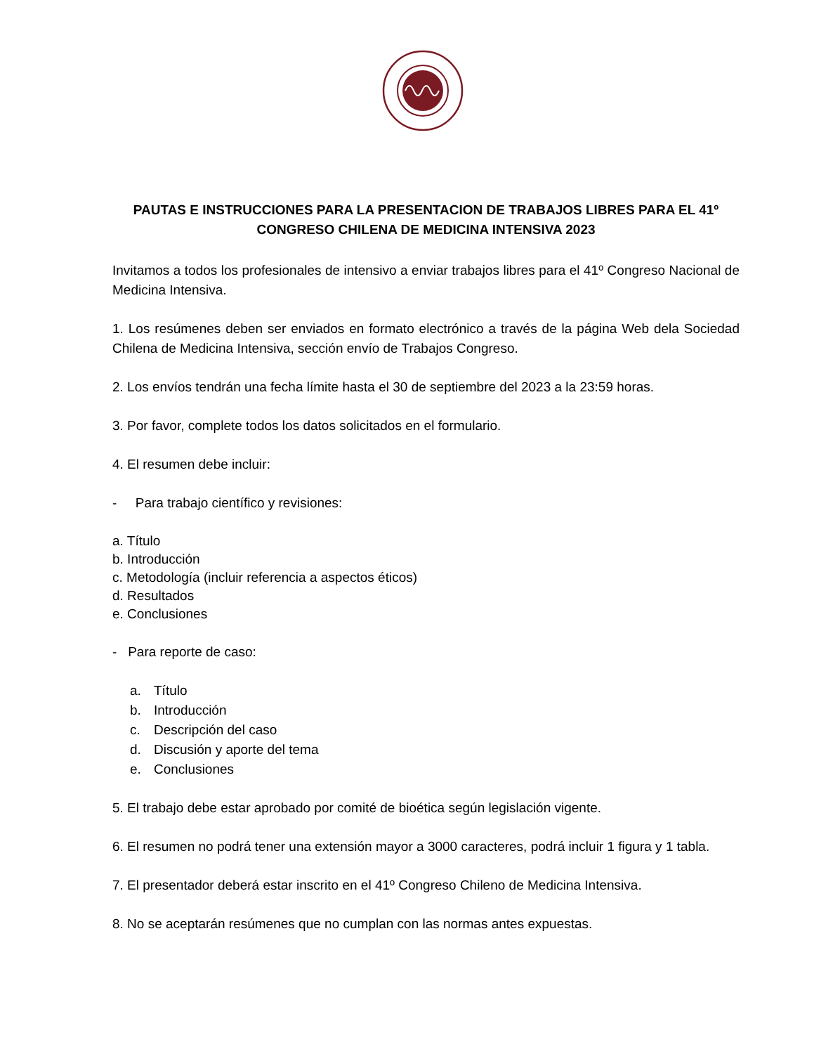PAUTAS E INSTRUCCIONES PARA LA PRESENTACION DE TRABAJOS LIBRES PARA EL 41º
CONGRESO CHILENA DE MEDICINA INTENSIVA 2023
Invitamos a todos los profesionales de intensivo a enviar trabajos libres para el 41º Congreso Nacional de Medicina Intensiva.
1. Los resúmenes deben ser enviados en formato electrónico a través de la página Web dela Sociedad Chilena de Medicina Intensiva, sección envío de Trabajos Congreso.
2. Los envíos tendrán una fecha límite hasta el 30 de septiembre del 2023 a la 23:59 horas.
3. Por favor, complete todos los datos solicitados en el formulario.
4. El resumen debe incluir:
- Para trabajo científico y revisiones:
a. Título
b. Introducción
c. Metodología (incluir referencia a aspectos éticos)
d. Resultados
e. Conclusiones
- Para reporte de caso:
a. Título
b. Introducción
c. Descripción del caso
d. Discusión y aporte del tema
e. Conclusiones
5. El trabajo debe estar aprobado por comité de bioética según legislación vigente.
6. El resumen no podrá tener una extensión mayor a 3000 caracteres, podrá incluir 1 figura y 1 tabla.
7. El presentador deberá estar inscrito en el 41º Congreso Chileno de Medicina Intensiva.
8. No se aceptarán resúmenes que no cumplan con las normas antes expuestas.